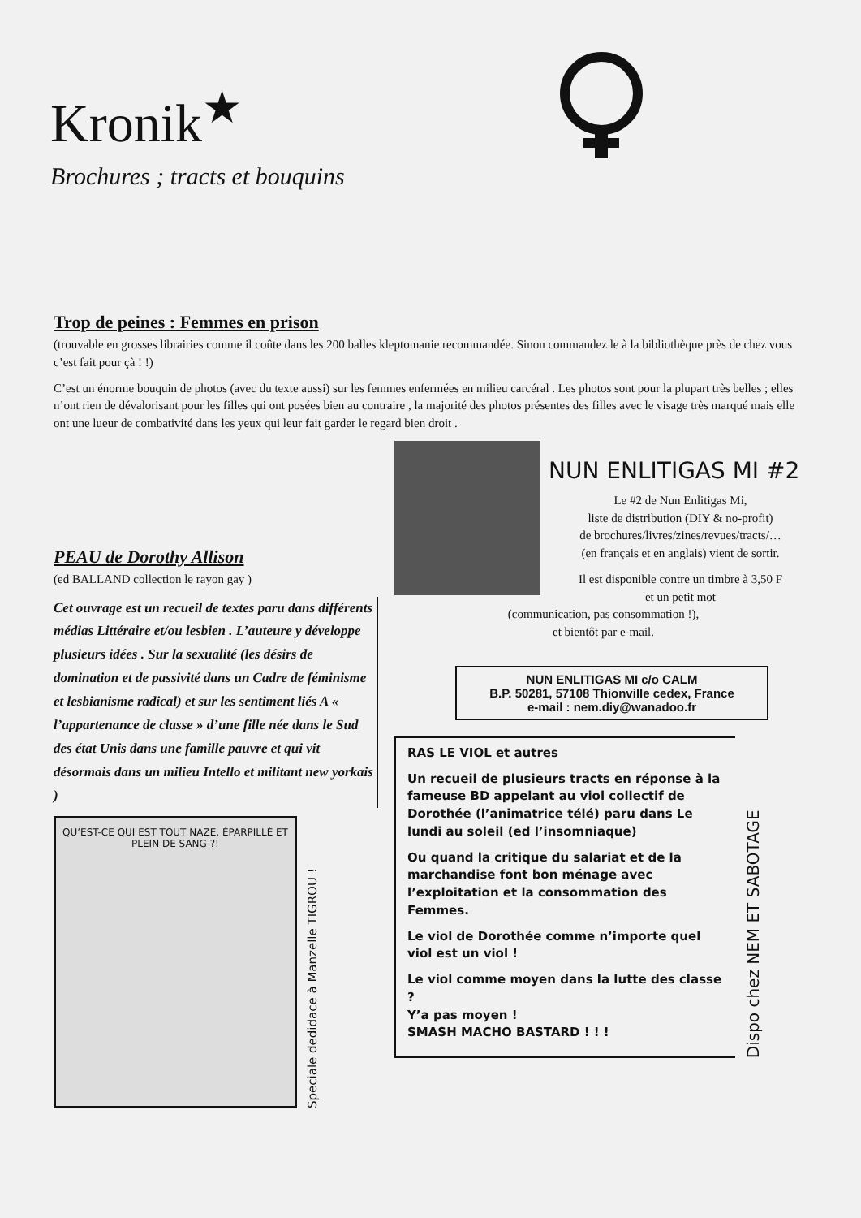Kronik<sup>★</sup>
Brochures ; tracts et bouquins
Trop de peines : Femmes en prison
(trouvable en grosses librairies comme il coûte dans les 200 balles kleptomanie recommandée. Sinon commandez le à la bibliothèque près de chez vous c’est fait pour çà ! !)
C’est un énorme bouquin de photos (avec du texte aussi) sur les femmes enfermées en milieu carcéral . Les photos sont pour la plupart très belles ; elles n’ont rien de dévalorisant pour les filles qui ont posées bien au contraire , la majorité des photos présentes des filles avec le visage très marqué mais elle ont une lueur de combativité dans les yeux qui leur fait garder le regard bien droit .
PEAU de Dorothy Allison
(ed BALLAND collection le rayon gay )
Cet ouvrage est un recueil de textes paru dans différents médias Littéraire et/ou lesbien . L’auteure y développe plusieurs idées . Sur la sexualité (les désirs de domination et de passivité dans un Cadre de féminisme et lesbianisme radical) et sur les sentiment liés A « l’appartenance de classe » d’une fille née dans le Sud des état Unis dans une famille pauvre et qui vit désormais dans un milieu Intello et militant new yorkais )
QU’EST-CE QUI EST TOUT NAZE, ÉPARPILLÉ ET PLEIN DE SANG ?!
Speciale dedidace à Manzelle TIGROU !
NUN ENLITIGAS MI #2
Le #2 de Nun Enlitigas Mi,
liste de distribution (DIY & no-profit)
de brochures/livres/zines/revues/tracts/…
(en français et en anglais) vient de sortir.
Il est disponible contre un timbre à 3,50 F
et un petit mot
(communication, pas consommation !),
et bientôt par e-mail.
NUN ENLITIGAS MI c/o CALM
B.P. 50281, 57108 Thionville cedex, France
e-mail : nem.diy@wanadoo.fr
RAS LE VIOL et autres
Un recueil de plusieurs tracts en réponse à la fameuse BD appelant au viol collectif de Dorothée (l’animatrice télé) paru dans Le lundi au soleil (ed l’insomniaque)
Ou quand la critique du salariat et de la marchandise font bon ménage avec l’exploitation et la consommation des Femmes.
Le viol de Dorothée comme n’importe quel viol est un viol !
Le viol comme moyen dans la lutte des classe ?
Y’a pas moyen !
SMASH MACHO BASTARD ! ! !
Dispo chez NEM ET SABOTAGE